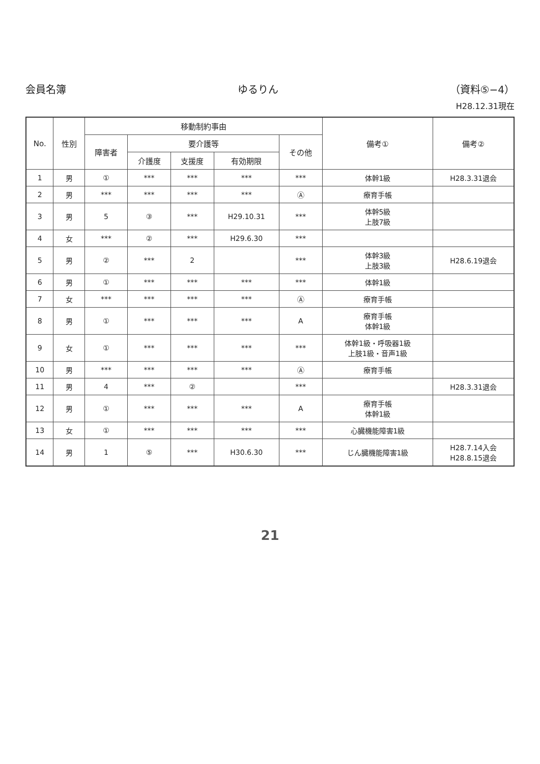会員名簿 ゆるりん （資料⑤−4）
H28.12.31現在
| No. | 性別 | 移動制約事由 | | | | | 備考① | 備考② |
| --- | --- | --- | --- | --- | --- | --- | --- | --- |
| | | 障害者 | 要介護等 | | | その他 | | |
| | | | 介護度 | 支援度 | 有効期限 | | | |
| 1 | 男 | ① | *** | *** | *** | *** | 体幹1級 | H28.3.31退会 |
| 2 | 男 | *** | *** | *** | *** | Ⓐ | 療育手帳 | |
| 3 | 男 | 5 | ③ | *** | H29.10.31 | *** | 体幹5級 上肢7級 | |
| 4 | 女 | *** | ② | *** | H29.6.30 | *** | | |
| 5 | 男 | ② | *** | 2 | | *** | 体幹3級 上肢3級 | H28.6.19退会 |
| 6 | 男 | ① | *** | *** | *** | *** | 体幹1級 | |
| 7 | 女 | *** | *** | *** | *** | Ⓐ | 療育手帳 | |
| 8 | 男 | ① | *** | *** | *** | A | 療育手帳 体幹1級 | |
| 9 | 女 | ① | *** | *** | *** | *** | 体幹1級・呼吸器1級 上肢1級・音声1級 | |
| 10 | 男 | *** | *** | *** | *** | Ⓐ | 療育手帳 | |
| 11 | 男 | 4 | *** | ② | | *** | | H28.3.31退会 |
| 12 | 男 | ① | *** | *** | *** | A | 療育手帳 体幹1級 | |
| 13 | 女 | ① | *** | *** | *** | *** | 心臓機能障害1級 | |
| 14 | 男 | 1 | ⑤ | *** | H30.6.30 | *** | じん臓機能障害1級 | H28.7.14入会 H28.8.15退会 |
21